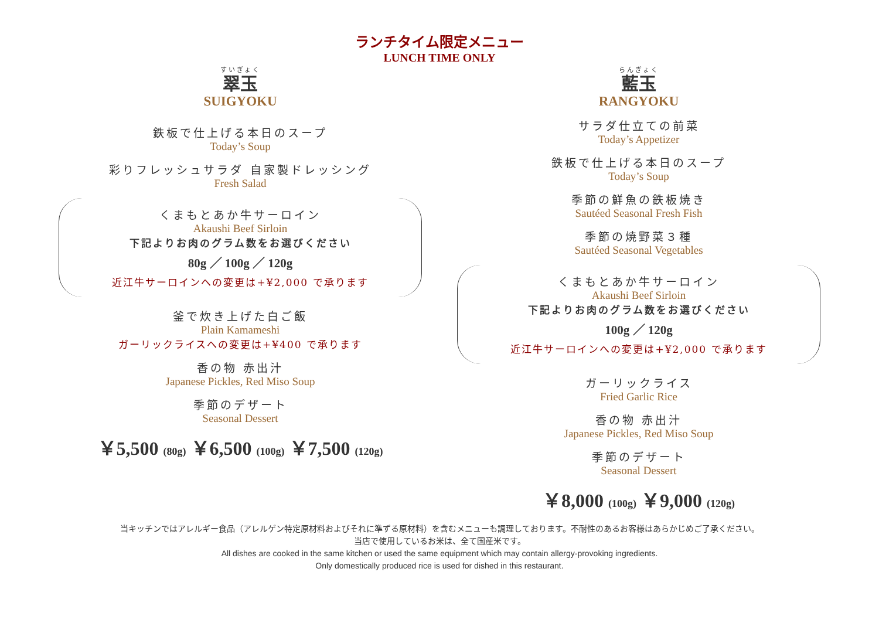ランチタイム限定メニュー
LUNCH TIME ONLY
すいぎょく
翠玉
SUIGYOKU
鉄板で仕上げる本日のスープ
Today’s Soup
彩りフレッシュサラダ 自家製ドレッシング
Fresh Salad
くまもとあか牛サーロイン
Akaushi Beef Sirloin
下記よりお肉のグラム数をお選びください
80g ／ 100g ／ 120g
近江牛サーロインへの変更は+¥2,000 で承ります
釜で炊き上げた白ご飯
Plain Kamameshi
ガーリックライスへの変更は+¥400 で承ります
香の物 赤出汁
Japanese Pickles, Red Miso Soup
季節のデザート
Seasonal Dessert
￥5,500 (80g) ￥6,500 (100g) ￥7,500 (120g)
らんぎょく
藍玉
RANGYOKU
サラダ仕立ての前菜
Today’s Appetizer
鉄板で仕上げる本日のスープ
Today’s Soup
季節の鮮魚の鉄板焼き
Sautéed Seasonal Fresh Fish
季節の焼野菜３種
Sautéed Seasonal Vegetables
くまもとあか牛サーロイン
Akaushi Beef Sirloin
下記よりお肉のグラム数をお選びください
100g ／ 120g
近江牛サーロインへの変更は+¥2,000 で承ります
ガーリックライス
Fried Garlic Rice
香の物 赤出汁
Japanese Pickles, Red Miso Soup
季節のデザート
Seasonal Dessert
￥8,000 (100g) ￥9,000 (120g)
当キッチンではアレルギー食品（アレルゲン特定原材料およびそれに準ずる原材料）を含むメニューも調理しております。不耐性のあるお客様はあらかじめご了承ください。
当店で使用しているお米は、全て国産米です。
All dishes are cooked in the same kitchen or used the same equipment which may contain allergy-provoking ingredients.
Only domestically produced rice is used for dished in this restaurant.